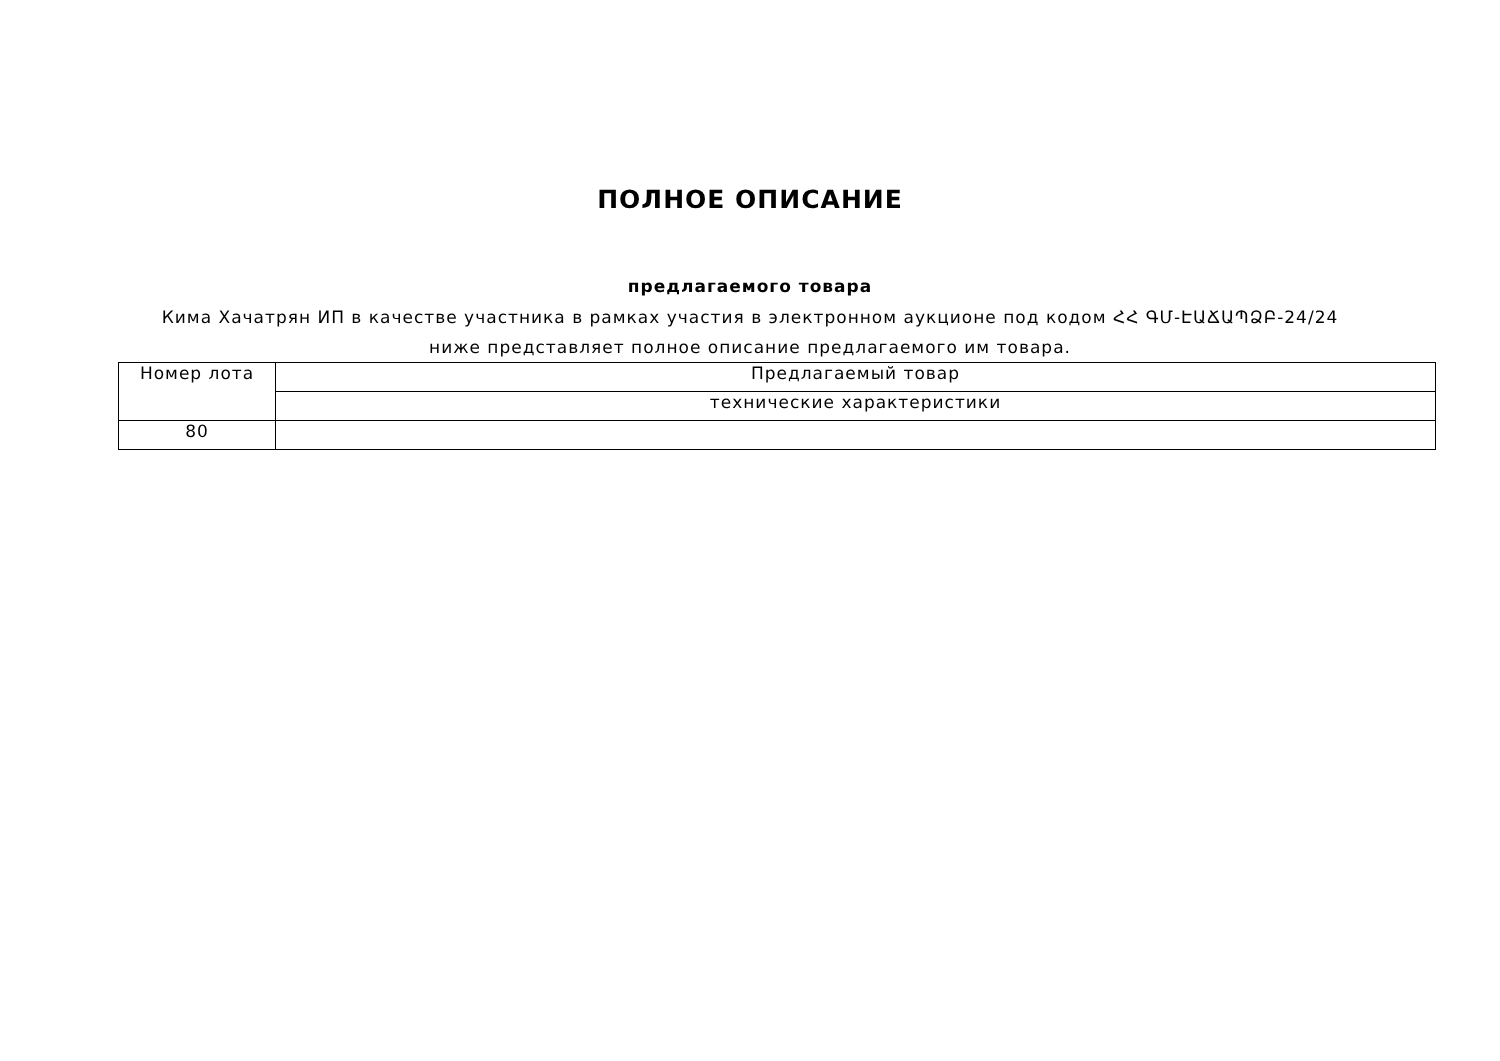ПОЛНОЕ ОПИСАНИЕ
предлагаемого товара
Кима Хачатрян ИП в качестве участника в рамках участия в электронном аукционе под кодом ՀՀ ԳՄ-ԷԱՃԱՊՁԲ-24/24 ниже представляет полное описание предлагаемого им товара.
| Номер лота | Предлагаемый товар |
| | технические характеристики |
| 80 | |